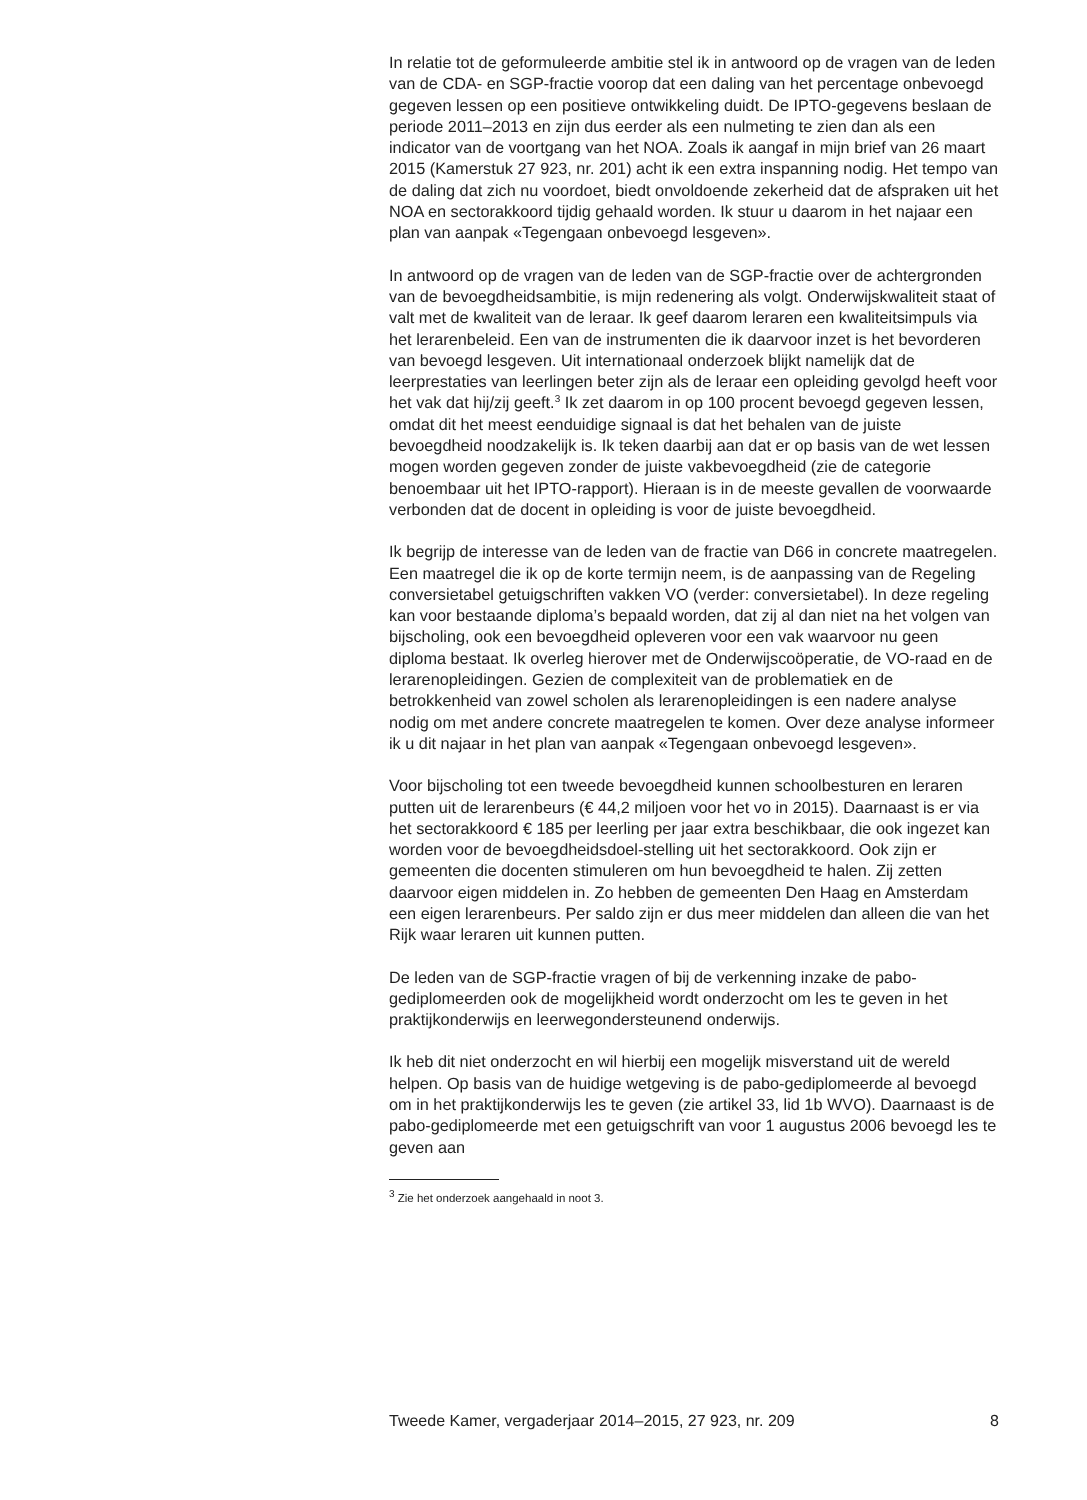In relatie tot de geformuleerde ambitie stel ik in antwoord op de vragen van de leden van de CDA- en SGP-fractie voorop dat een daling van het percentage onbevoegd gegeven lessen op een positieve ontwikkeling duidt. De IPTO-gegevens beslaan de periode 2011–2013 en zijn dus eerder als een nulmeting te zien dan als een indicator van de voortgang van het NOA. Zoals ik aangaf in mijn brief van 26 maart 2015 (Kamerstuk 27 923, nr. 201) acht ik een extra inspanning nodig. Het tempo van de daling dat zich nu voordoet, biedt onvoldoende zekerheid dat de afspraken uit het NOA en sectorakkoord tijdig gehaald worden. Ik stuur u daarom in het najaar een plan van aanpak «Tegengaan onbevoegd lesgeven».
In antwoord op de vragen van de leden van de SGP-fractie over de achtergronden van de bevoegdheidsambitie, is mijn redenering als volgt. Onderwijskwaliteit staat of valt met de kwaliteit van de leraar. Ik geef daarom leraren een kwaliteitsimpuls via het lerarenbeleid. Een van de instrumenten die ik daarvoor inzet is het bevorderen van bevoegd lesgeven. Uit internationaal onderzoek blijkt namelijk dat de leerprestaties van leerlingen beter zijn als de leraar een opleiding gevolgd heeft voor het vak dat hij/zij geeft.<sup>3</sup> Ik zet daarom in op 100 procent bevoegd gegeven lessen, omdat dit het meest eenduidige signaal is dat het behalen van de juiste bevoegdheid noodzakelijk is. Ik teken daarbij aan dat er op basis van de wet lessen mogen worden gegeven zonder de juiste vakbevoegdheid (zie de categorie benoembaar uit het IPTO-rapport). Hieraan is in de meeste gevallen de voorwaarde verbonden dat de docent in opleiding is voor de juiste bevoegdheid.
Ik begrijp de interesse van de leden van de fractie van D66 in concrete maatregelen. Een maatregel die ik op de korte termijn neem, is de aanpassing van de Regeling conversietabel getuigschriften vakken VO (verder: conversietabel). In deze regeling kan voor bestaande diploma’s bepaald worden, dat zij al dan niet na het volgen van bijscholing, ook een bevoegdheid opleveren voor een vak waarvoor nu geen diploma bestaat. Ik overleg hierover met de Onderwijscoöperatie, de VO-raad en de lerarenopleidingen. Gezien de complexiteit van de problematiek en de betrokkenheid van zowel scholen als lerarenopleidingen is een nadere analyse nodig om met andere concrete maatregelen te komen. Over deze analyse informeer ik u dit najaar in het plan van aanpak «Tegengaan onbevoegd lesgeven».
Voor bijscholing tot een tweede bevoegdheid kunnen schoolbesturen en leraren putten uit de lerarenbeurs (€ 44,2 miljoen voor het vo in 2015). Daarnaast is er via het sectorakkoord € 185 per leerling per jaar extra beschikbaar, die ook ingezet kan worden voor de bevoegdheidsdoel-stelling uit het sectorakkoord. Ook zijn er gemeenten die docenten stimuleren om hun bevoegdheid te halen. Zij zetten daarvoor eigen middelen in. Zo hebben de gemeenten Den Haag en Amsterdam een eigen lerarenbeurs. Per saldo zijn er dus meer middelen dan alleen die van het Rijk waar leraren uit kunnen putten.
De leden van de SGP-fractie vragen of bij de verkenning inzake de pabo-gediplomeerden ook de mogelijkheid wordt onderzocht om les te geven in het praktijkonderwijs en leerwegondersteunend onderwijs.
Ik heb dit niet onderzocht en wil hierbij een mogelijk misverstand uit de wereld helpen. Op basis van de huidige wetgeving is de pabo-gediplomeerde al bevoegd om in het praktijkonderwijs les te geven (zie artikel 33, lid 1b WVO). Daarnaast is de pabo-gediplomeerde met een getuigschrift van voor 1 augustus 2006 bevoegd les te geven aan
<sup>3</sup> Zie het onderzoek aangehaald in noot 3.
Tweede Kamer, vergaderjaar 2014–2015, 27 923, nr. 209 8